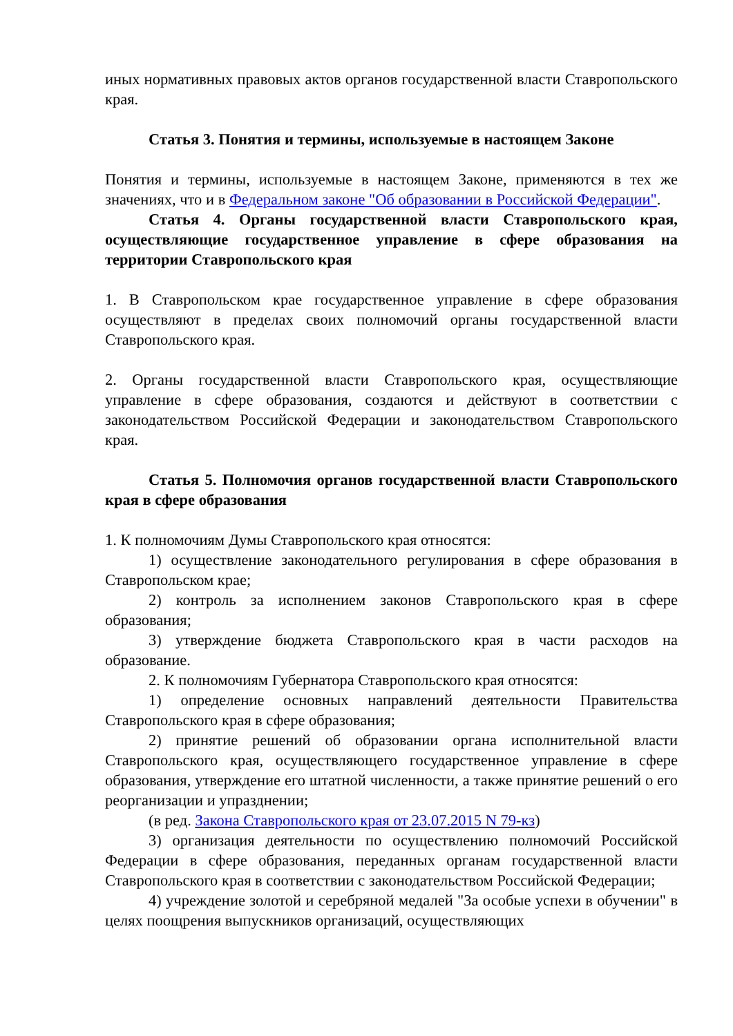иных нормативных правовых актов органов государственной власти Ставропольского края.
Статья 3. Понятия и термины, используемые в настоящем Законе
Понятия и термины, используемые в настоящем Законе, применяются в тех же значениях, что и в Федеральном законе "Об образовании в Российской Федерации".
Статья 4. Органы государственной власти Ставропольского края, осуществляющие государственное управление в сфере образования на территории Ставропольского края
1. В Ставропольском крае государственное управление в сфере образования осуществляют в пределах своих полномочий органы государственной власти Ставропольского края.
2. Органы государственной власти Ставропольского края, осуществляющие управление в сфере образования, создаются и действуют в соответствии с законодательством Российской Федерации и законодательством Ставропольского края.
Статья 5. Полномочия органов государственной власти Ставропольского края в сфере образования
1. К полномочиям Думы Ставропольского края относятся:
1) осуществление законодательного регулирования в сфере образования в Ставропольском крае;
2) контроль за исполнением законов Ставропольского края в сфере образования;
3) утверждение бюджета Ставропольского края в части расходов на образование.
2. К полномочиям Губернатора Ставропольского края относятся:
1) определение основных направлений деятельности Правительства Ставропольского края в сфере образования;
2) принятие решений об образовании органа исполнительной власти Ставропольского края, осуществляющего государственное управление в сфере образования, утверждение его штатной численности, а также принятие решений о его реорганизации и упразднении;
(в ред. Закона Ставропольского края от 23.07.2015 N 79-кз)
3) организация деятельности по осуществлению полномочий Российской Федерации в сфере образования, переданных органам государственной власти Ставропольского края в соответствии с законодательством Российской Федерации;
4) учреждение золотой и серебряной медалей "За особые успехи в обучении" в целях поощрения выпускников организаций, осуществляющих